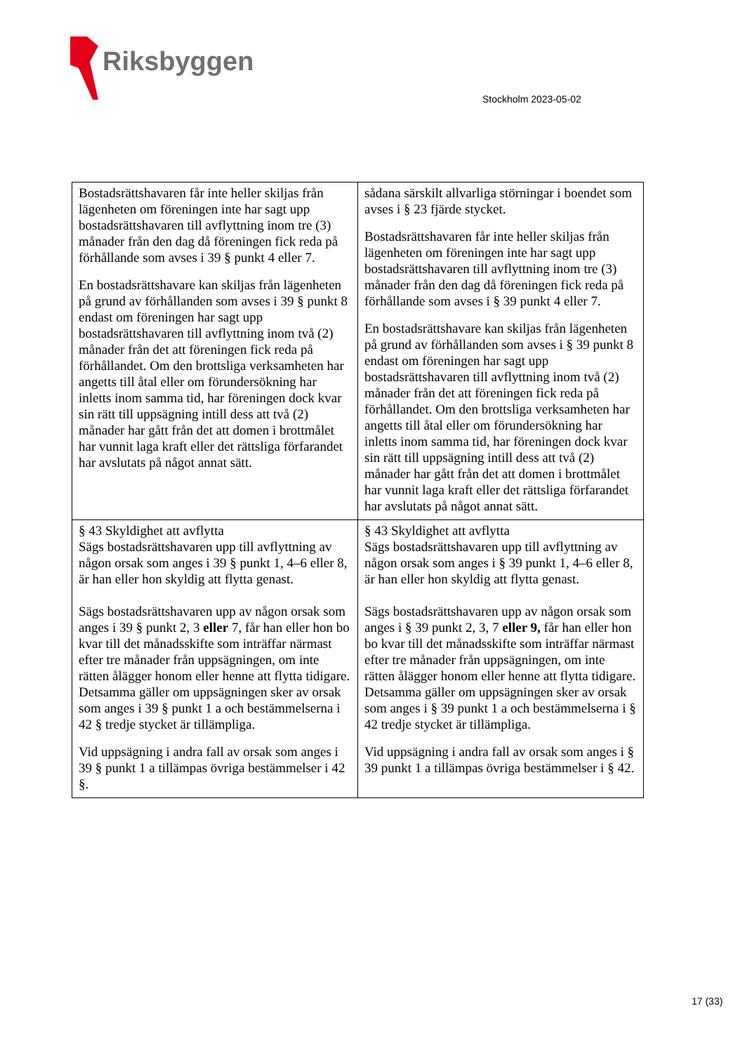Riksbyggen
Stockholm 2023-05-02
| Bostadsrättshavaren får inte heller skiljas från lägenheten om föreningen inte har sagt upp bostadsrättshavaren till avflyttning inom tre (3) månader från den dag då föreningen fick reda på förhållande som avses i 39 § punkt 4 eller 7. En bostadsrättshavare kan skiljas från lägenheten på grund av förhållanden som avses i 39 § punkt 8 endast om föreningen har sagt upp bostadsrättshavaren till avflyttning inom två (2) månader från det att föreningen fick reda på förhållandet. Om den brottsliga verksamheten har angetts till åtal eller om förundersökning har inletts inom samma tid, har föreningen dock kvar sin rätt till uppsägning intill dess att två (2) månader har gått från det att domen i brottmålet har vunnit laga kraft eller det rättsliga förfarandet har avslutats på något annat sätt. | sådana särskilt allvarliga störningar i boendet som avses i § 23 fjärde stycket. Bostadsrättshavaren får inte heller skiljas från lägenheten om föreningen inte har sagt upp bostadsrättshavaren till avflyttning inom tre (3) månader från den dag då föreningen fick reda på förhållande som avses i § 39 punkt 4 eller 7. En bostadsrättshavare kan skiljas från lägenheten på grund av förhållanden som avses i § 39 punkt 8 endast om föreningen har sagt upp bostadsrättshavaren till avflyttning inom två (2) månader från det att föreningen fick reda på förhållandet. Om den brottsliga verksamheten har angetts till åtal eller om förundersökning har inletts inom samma tid, har föreningen dock kvar sin rätt till uppsägning intill dess att två (2) månader har gått från det att domen i brottmålet har vunnit laga kraft eller det rättsliga förfarandet har avslutats på något annat sätt. |
| § 43 Skyldighet att avflytta Sägs bostadsrättshavaren upp till avflyttning av någon orsak som anges i 39 § punkt 1, 4–6 eller 8, är han eller hon skyldig att flytta genast. Sägs bostadsrättshavaren upp av någon orsak som anges i 39 § punkt 2, 3 eller 7, får han eller hon bo kvar till det månadsskifte som inträffar närmast efter tre månader från uppsägningen, om inte rätten ålägger honom eller henne att flytta tidigare. Detsamma gäller om uppsägningen sker av orsak som anges i 39 § punkt 1 a och bestämmelserna i 42 § tredje stycket är tillämpliga. Vid uppsägning i andra fall av orsak som anges i 39 § punkt 1 a tillämpas övriga bestämmelser i 42 §. | § 43 Skyldighet att avflytta Sägs bostadsrättshavaren upp till avflyttning av någon orsak som anges i § 39 punkt 1, 4–6 eller 8, är han eller hon skyldig att flytta genast. Sägs bostadsrättshavaren upp av någon orsak som anges i § 39 punkt 2, 3, 7 eller 9, får han eller hon bo kvar till det månadsskifte som inträffar närmast efter tre månader från uppsägningen, om inte rätten ålägger honom eller henne att flytta tidigare. Detsamma gäller om uppsägningen sker av orsak som anges i § 39 punkt 1 a och bestämmelserna i § 42 tredje stycket är tillämpliga. Vid uppsägning i andra fall av orsak som anges i § 39 punkt 1 a tillämpas övriga bestämmelser i § 42. |
17 (33)